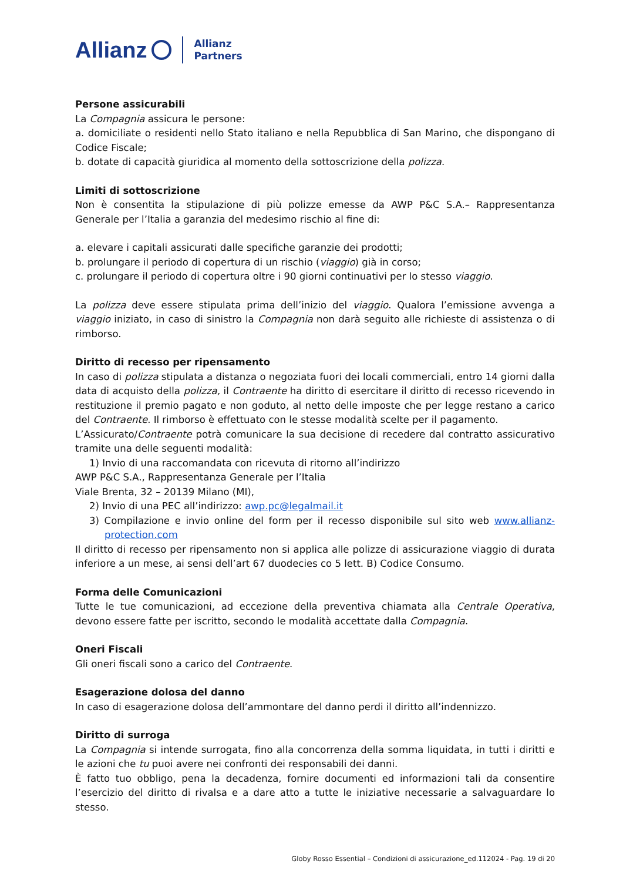Allianz Allianz
Partners
Persone assicurabili
La Compagnia assicura le persone:
a. domiciliate o residenti nello Stato italiano e nella Repubblica di San Marino, che dispongano di Codice Fiscale;
b. dotate di capacità giuridica al momento della sottoscrizione della polizza.
Limiti di sottoscrizione
Non è consentita la stipulazione di più polizze emesse da AWP P&C S.A.– Rappresentanza Generale per l’Italia a garanzia del medesimo rischio al fine di:
a. elevare i capitali assicurati dalle specifiche garanzie dei prodotti;
b. prolungare il periodo di copertura di un rischio (viaggio) già in corso;
c. prolungare il periodo di copertura oltre i 90 giorni continuativi per lo stesso viaggio.
La polizza deve essere stipulata prima dell’inizio del viaggio. Qualora l’emissione avvenga a viaggio iniziato, in caso di sinistro la Compagnia non darà seguito alle richieste di assistenza o di rimborso.
Diritto di recesso per ripensamento
In caso di polizza stipulata a distanza o negoziata fuori dei locali commerciali, entro 14 giorni dalla data di acquisto della polizza, il Contraente ha diritto di esercitare il diritto di recesso ricevendo in restituzione il premio pagato e non goduto, al netto delle imposte che per legge restano a carico del Contraente. Il rimborso è effettuato con le stesse modalità scelte per il pagamento.
L’Assicurato/Contraente potrà comunicare la sua decisione di recedere dal contratto assicurativo tramite una delle seguenti modalità:
1) Invio di una raccomandata con ricevuta di ritorno all’indirizzo
AWP P&C S.A., Rappresentanza Generale per l’Italia
Viale Brenta, 32 – 20139 Milano (MI),
2) Invio di una PEC all’indirizzo: awp.pc@legalmail.it
3) Compilazione e invio online del form per il recesso disponibile sul sito web www.allianz-protection.com
Il diritto di recesso per ripensamento non si applica alle polizze di assicurazione viaggio di durata inferiore a un mese, ai sensi dell’art 67 duodecies co 5 lett. B) Codice Consumo.
Forma delle Comunicazioni
Tutte le tue comunicazioni, ad eccezione della preventiva chiamata alla Centrale Operativa, devono essere fatte per iscritto, secondo le modalità accettate dalla Compagnia.
Oneri Fiscali
Gli oneri fiscali sono a carico del Contraente.
Esagerazione dolosa del danno
In caso di esagerazione dolosa dell’ammontare del danno perdi il diritto all’indennizzo.
Diritto di surroga
La Compagnia si intende surrogata, fino alla concorrenza della somma liquidata, in tutti i diritti e le azioni che tu puoi avere nei confronti dei responsabili dei danni.
È fatto tuo obbligo, pena la decadenza, fornire documenti ed informazioni tali da consentire l’esercizio del diritto di rivalsa e a dare atto a tutte le iniziative necessarie a salvaguardare lo stesso.
Globy Rosso Essential – Condizioni di assicurazione_ed.112024 - Pag. 19 di 20